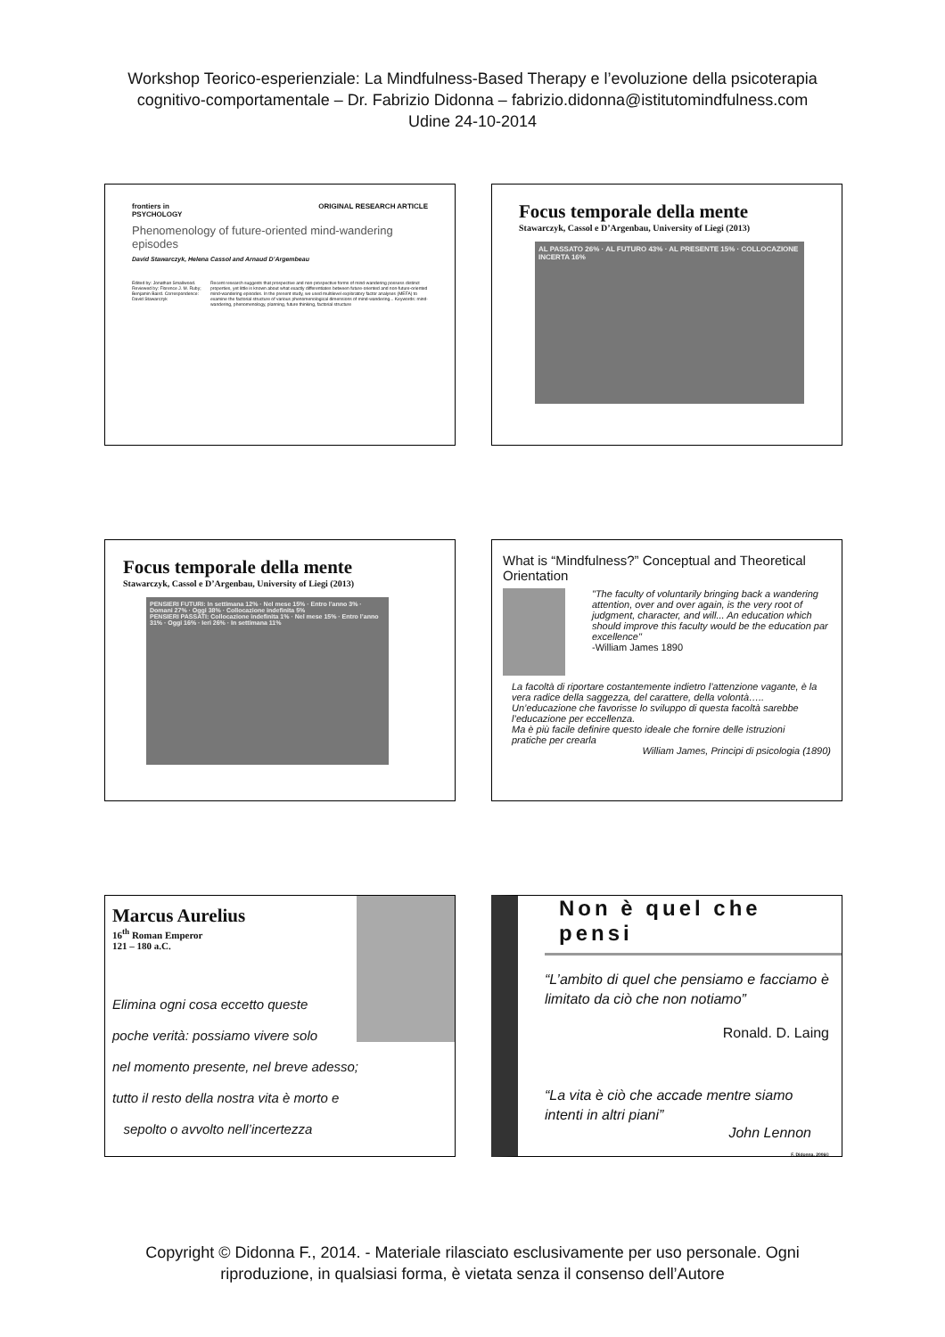Workshop Teorico-esperienziale: La Mindfulness-Based Therapy e l’evoluzione della psicoterapia
cognitivo-comportamentale – Dr. Fabrizio Didonna – fabrizio.didonna@istitutomindfulness.com
Udine 24-10-2014
frontiers in
PSYCHOLOGY ORIGINAL RESEARCH ARTICLE
Phenomenology of future-oriented mind-wandering episodes
David Stawarczyk, Helena Cassol and Arnaud D’Argembeau
Edited by: Jonathan Smallwood. Reviewed by: Florence J. M. Ruby; Benjamin Baird. Correspondence: David Stawarczyk
Recent research suggests that prospective and non-prospective forms of mind-wandering possess distinct properties, yet little is known about what exactly differentiates between future-oriented and non-future-oriented mind-wandering episodes. In the present study, we used multilevel exploratory factor analyses (MEFA) to examine the factorial structure of various phenomenological dimensions of mind-wandering... Keywords: mind-wandering, phenomenology, planning, future thinking, factorial structure
Focus temporale della mente
Stawarczyk, Cassol e D’Argenbau, University of Liegi (2013)
AL PASSATO 26% · AL FUTURO 43% · AL PRESENTE 15% · COLLOCAZIONE INCERTA 16%
Focus temporale della mente
Stawarczyk, Cassol e D’Argenbau, University of Liegi (2013)
PENSIERI FUTURI: In settimana 12% · Nel mese 15% · Entro l’anno 3% · Domani 27% · Oggi 38% · Collocazione indefinita 5%
PENSIERI PASSATI: Collocazione indefinita 1% · Nel mese 15% · Entro l’anno 31% · Oggi 16% · Ieri 26% · In settimana 11%
What is “Mindfulness?” Conceptual and Theoretical Orientation
"The faculty of voluntarily bringing back a wandering attention, over and over again, is the very root of judgment, character, and will... An education which should improve this faculty would be the education par excellence"
-William James 1890
La facoltà di riportare costantemente indietro l’attenzione vagante, è la vera radice della saggezza, del carattere, della volontà…..
Un’educazione che favorisse lo sviluppo di questa facoltà sarebbe l’educazione per eccellenza.
Ma è più facile definire questo ideale che fornire delle istruzioni pratiche per crearla
William James, Principi di psicologia (1890)
Marcus Aurelius
16<sup>th</sup> Roman Emperor
121 – 180 a.C.
Elimina ogni cosa eccetto queste
poche verità: possiamo vivere solo
nel momento presente, nel breve adesso;
tutto il resto della nostra vita è morto e
sepolto o avvolto nell’incertezza
Non è quel che pensi
“L’ambito di quel che pensiamo e facciamo è limitato da ciò che non notiamo”
Ronald. D. Laing
“La vita è ciò che accade mentre siamo intenti in altri piani”
John Lennon
F. Didonna, 2006©
Copyright © Didonna F., 2014. - Materiale rilasciato esclusivamente per uso personale. Ogni
riproduzione, in qualsiasi forma, è vietata senza il consenso dell’Autore